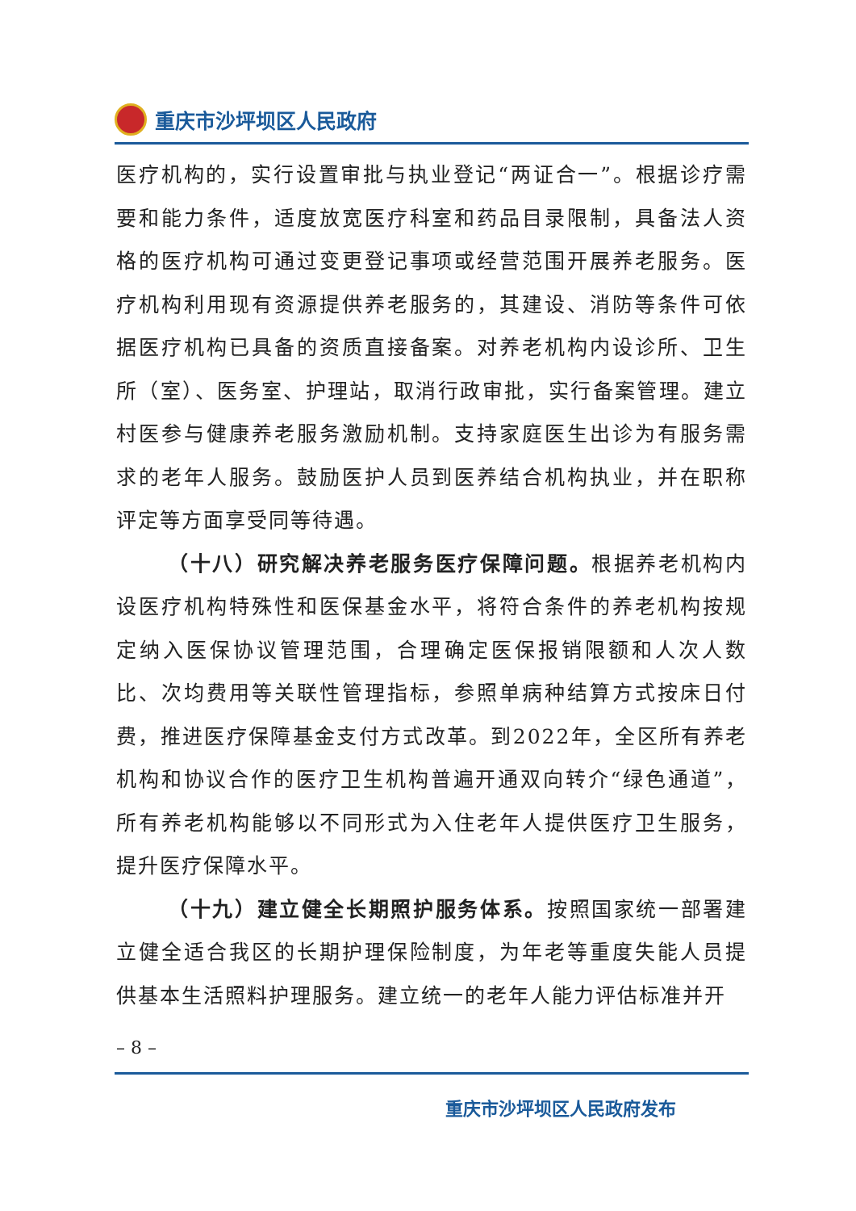重庆市沙坪坝区人民政府
医疗机构的，实行设置审批与执业登记“两证合一”。根据诊疗需要和能力条件，适度放宽医疗科室和药品目录限制，具备法人资格的医疗机构可通过变更登记事项或经营范围开展养老服务。医疗机构利用现有资源提供养老服务的，其建设、消防等条件可依据医疗机构已具备的资质直接备案。对养老机构内设诊所、卫生所（室）、医务室、护理站，取消行政审批，实行备案管理。建立村医参与健康养老服务激励机制。支持家庭医生出诊为有服务需求的老年人服务。鼓励医护人员到医养结合机构执业，并在职称评定等方面享受同等待遇。
（十八）研究解决养老服务医疗保障问题。根据养老机构内设医疗机构特殊性和医保基金水平，将符合条件的养老机构按规定纳入医保协议管理范围，合理确定医保报销限额和人次人数比、次均费用等关联性管理指标，参照单病种结算方式按床日付费，推进医疗保障基金支付方式改革。到2022年，全区所有养老机构和协议合作的医疗卫生机构普遍开通双向转介“绿色通道”，所有养老机构能够以不同形式为入住老年人提供医疗卫生服务，提升医疗保障水平。
（十九）建立健全长期照护服务体系。按照国家统一部署建立健全适合我区的长期护理保险制度，为年老等重度失能人员提供基本生活照料护理服务。建立统一的老年人能力评估标准并开
– 8 –
重庆市沙坪坝区人民政府发布